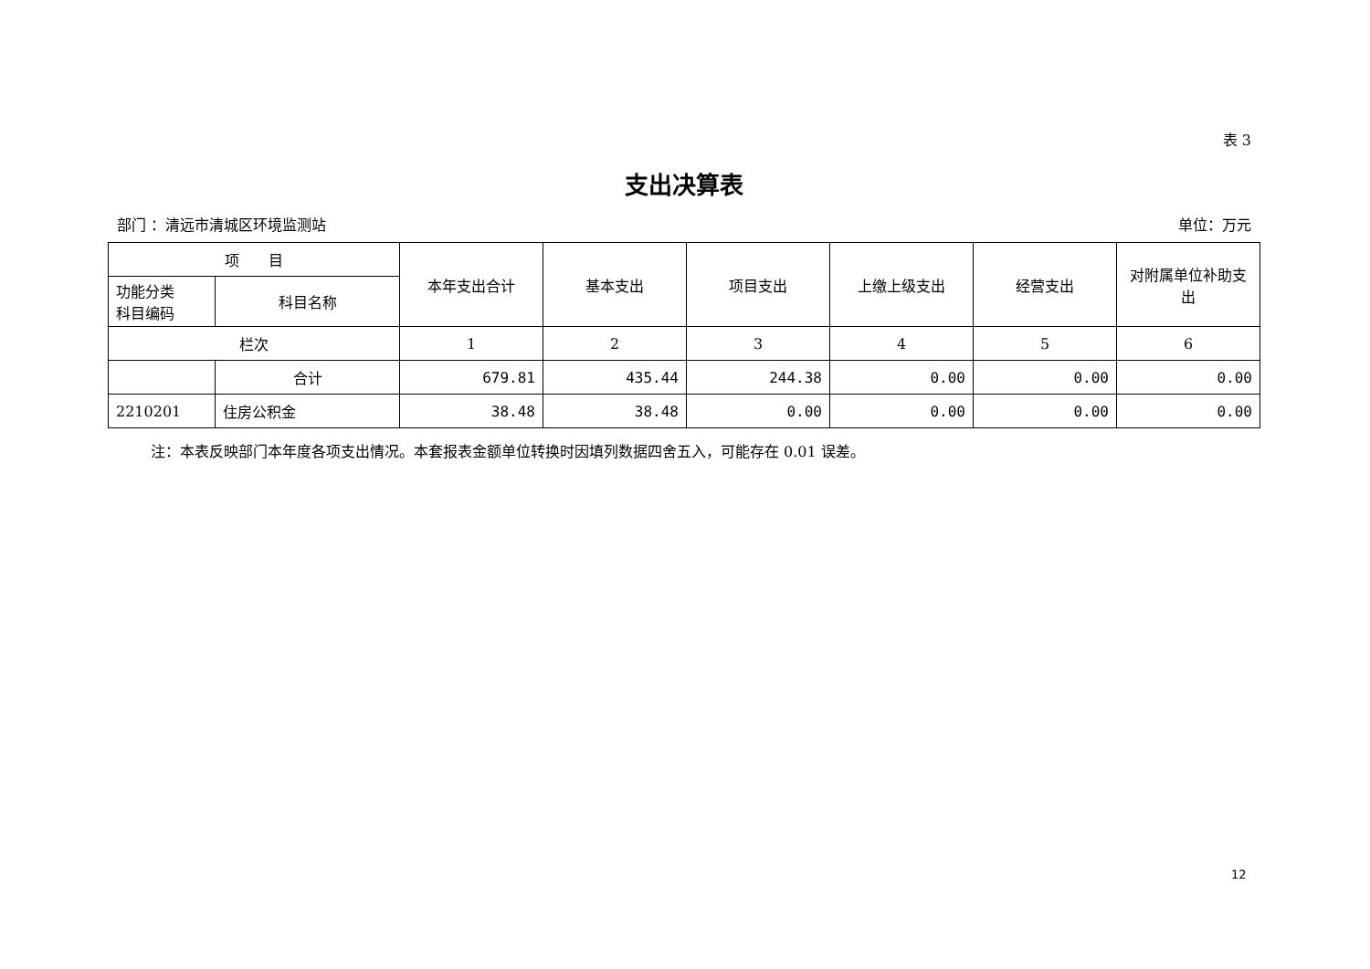表 3
支出决算表
部门 ：清远市清城区环境监测站 单位：万元
| 项 目 | | 本年支出合计 | 基本支出 | 项目支出 | 上缴上级支出 | 经营支出 | 对附属单位补助支出 |
| --- | --- | --- | --- | --- | --- | --- | --- |
| 功能分类 科目编码 | 科目名称 | | | | | | |
| 栏次 | | 1 | 2 | 3 | 4 | 5 | 6 |
| | 合计 | 679.81 | 435.44 | 244.38 | 0.00 | 0.00 | 0.00 |
| 2210201 | 住房公积金 | 38.48 | 38.48 | 0.00 | 0.00 | 0.00 | 0.00 |
注：本表反映部门本年度各项支出情况。本套报表金额单位转换时因填列数据四舍五入，可能存在 0.01 误差。
12